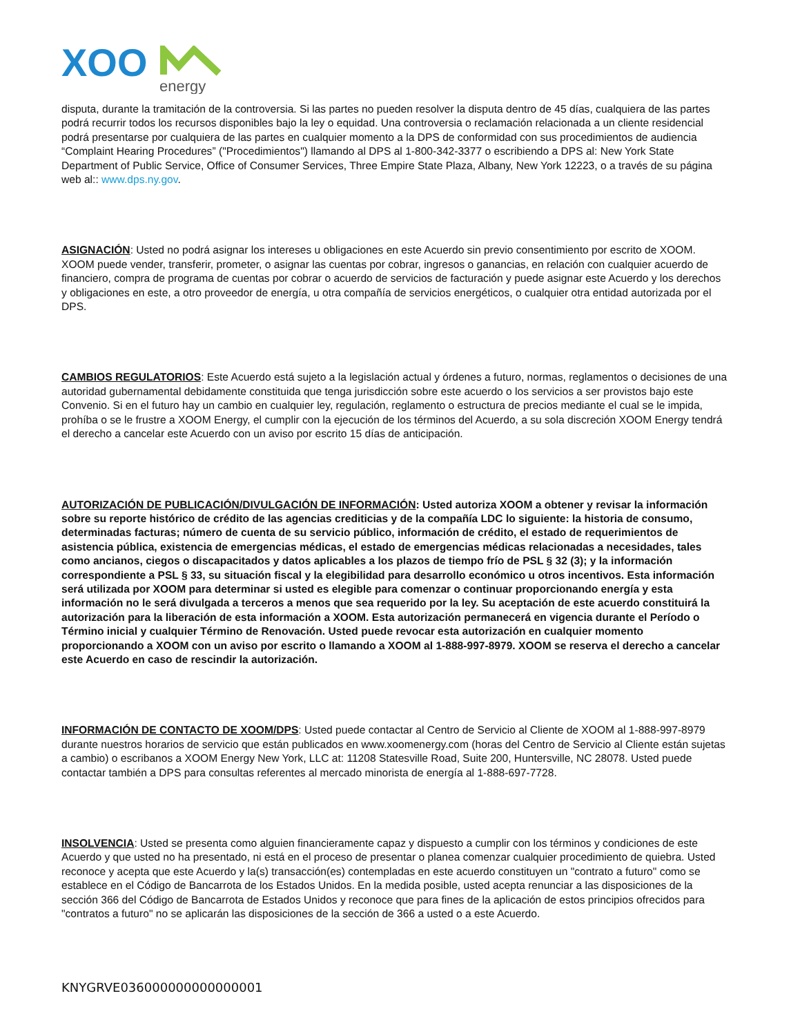XOO
energy
disputa, durante la tramitación de la controversia. Si las partes no pueden resolver la disputa dentro de 45 días, cualquiera de las partes podrá recurrir todos los recursos disponibles bajo la ley o equidad. Una controversia o reclamación relacionada a un cliente residencial podrá presentarse por cualquiera de las partes en cualquier momento a la DPS de conformidad con sus procedimientos de audiencia “Complaint Hearing Procedures” ("Procedimientos") llamando al DPS al 1-800-342-3377 o escribiendo a DPS al: New York State Department of Public Service, Office of Consumer Services, Three Empire State Plaza, Albany, New York 12223, o a través de su página web al:: www.dps.ny.gov.
ASIGNACIÓN: Usted no podrá asignar los intereses u obligaciones en este Acuerdo sin previo consentimiento por escrito de XOOM. XOOM puede vender, transferir, prometer, o asignar las cuentas por cobrar, ingresos o ganancias, en relación con cualquier acuerdo de financiero, compra de programa de cuentas por cobrar o acuerdo de servicios de facturación y puede asignar este Acuerdo y los derechos y obligaciones en este, a otro proveedor de energía, u otra compañía de servicios energéticos, o cualquier otra entidad autorizada por el DPS.
CAMBIOS REGULATORIOS: Este Acuerdo está sujeto a la legislación actual y órdenes a futuro, normas, reglamentos o decisiones de una autoridad gubernamental debidamente constituida que tenga jurisdicción sobre este acuerdo o los servicios a ser provistos bajo este Convenio. Si en el futuro hay un cambio en cualquier ley, regulación, reglamento o estructura de precios mediante el cual se le impida, prohíba o se le frustre a XOOM Energy, el cumplir con la ejecución de los términos del Acuerdo, a su sola discreción XOOM Energy tendrá el derecho a cancelar este Acuerdo con un aviso por escrito 15 días de anticipación.
AUTORIZACIÓN DE PUBLICACIÓN/DIVULGACIÓN DE INFORMACIÓN: Usted autoriza XOOM a obtener y revisar la información sobre su reporte histórico de crédito de las agencias crediticias y de la compañía LDC lo siguiente: la historia de consumo, determinadas facturas; número de cuenta de su servicio público, información de crédito, el estado de requerimientos de asistencia pública, existencia de emergencias médicas, el estado de emergencias médicas relacionadas a necesidades, tales como ancianos, ciegos o discapacitados y datos aplicables a los plazos de tiempo frío de PSL § 32 (3); y la información correspondiente a PSL § 33, su situación fiscal y la elegibilidad para desarrollo económico u otros incentivos. Esta información será utilizada por XOOM para determinar si usted es elegible para comenzar o continuar proporcionando energía y esta información no le será divulgada a terceros a menos que sea requerido por la ley. Su aceptación de este acuerdo constituirá la autorización para la liberación de esta información a XOOM. Esta autorización permanecerá en vigencia durante el Período o Término inicial y cualquier Término de Renovación. Usted puede revocar esta autorización en cualquier momento proporcionando a XOOM con un aviso por escrito o llamando a XOOM al 1-888-997-8979. XOOM se reserva el derecho a cancelar este Acuerdo en caso de rescindir la autorización.
INFORMACIÓN DE CONTACTO DE XOOM/DPS: Usted puede contactar al Centro de Servicio al Cliente de XOOM al 1-888-997-8979 durante nuestros horarios de servicio que están publicados en www.xoomenergy.com (horas del Centro de Servicio al Cliente están sujetas a cambio) o escribanos a XOOM Energy New York, LLC at: 11208 Statesville Road, Suite 200, Huntersville, NC 28078. Usted puede contactar también a DPS para consultas referentes al mercado minorista de energía al 1-888-697-7728.
INSOLVENCIA: Usted se presenta como alguien financieramente capaz y dispuesto a cumplir con los términos y condiciones de este Acuerdo y que usted no ha presentado, ni está en el proceso de presentar o planea comenzar cualquier procedimiento de quiebra. Usted reconoce y acepta que este Acuerdo y la(s) transacción(es) contempladas en este acuerdo constituyen un "contrato a futuro" como se establece en el Código de Bancarrota de los Estados Unidos. En la medida posible, usted acepta renunciar a las disposiciones de la sección 366 del Código de Bancarrota de Estados Unidos y reconoce que para fines de la aplicación de estos principios ofrecidos para "contratos a futuro" no se aplicarán las disposiciones de la sección de 366 a usted o a este Acuerdo.
KNYGRVE036000000000000001